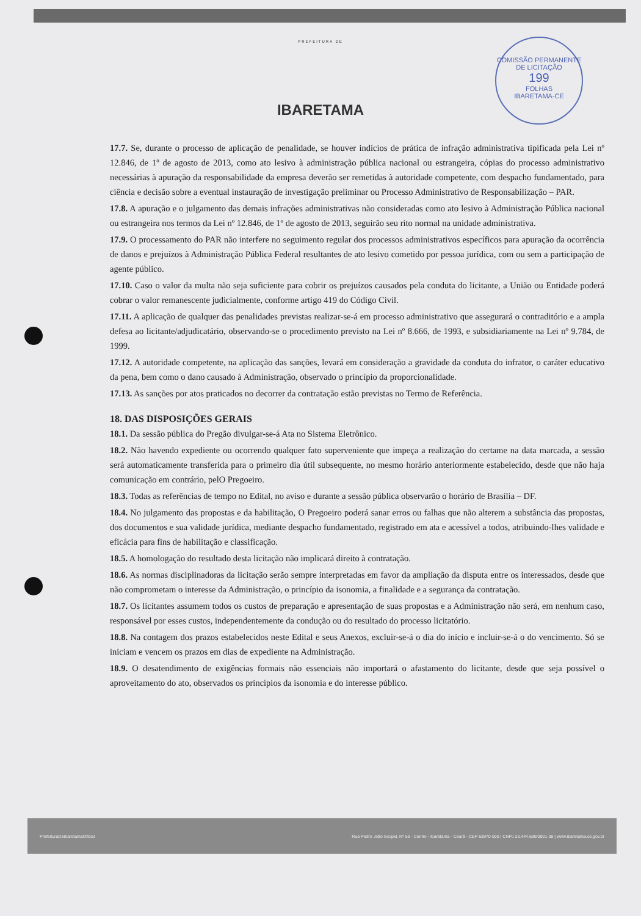COMISSÃO PERMANENTE DE LICITAÇÃO
199
FOLHAS
IBARETAMA-CE
PREFEITURA DE
IBARETAMA
17.7. Se, durante o processo de aplicação de penalidade, se houver indícios de prática de infração administrativa tipificada pela Lei nº 12.846, de 1º de agosto de 2013, como ato lesivo à administração pública nacional ou estrangeira, cópias do processo administrativo necessárias à apuração da responsabilidade da empresa deverão ser remetidas à autoridade competente, com despacho fundamentado, para ciência e decisão sobre a eventual instauração de investigação preliminar ou Processo Administrativo de Responsabilização – PAR.
17.8. A apuração e o julgamento das demais infrações administrativas não consideradas como ato lesivo à Administração Pública nacional ou estrangeira nos termos da Lei nº 12.846, de 1º de agosto de 2013, seguirão seu rito normal na unidade administrativa.
17.9. O processamento do PAR não interfere no seguimento regular dos processos administrativos específicos para apuração da ocorrência de danos e prejuízos à Administração Pública Federal resultantes de ato lesivo cometido por pessoa jurídica, com ou sem a participação de agente público.
17.10. Caso o valor da multa não seja suficiente para cobrir os prejuízos causados pela conduta do licitante, a União ou Entidade poderá cobrar o valor remanescente judicialmente, conforme artigo 419 do Código Civil.
17.11. A aplicação de qualquer das penalidades previstas realizar-se-á em processo administrativo que assegurará o contraditório e a ampla defesa ao licitante/adjudicatário, observando-se o procedimento previsto na Lei nº 8.666, de 1993, e subsidiariamente na Lei nº 9.784, de 1999.
17.12. A autoridade competente, na aplicação das sanções, levará em consideração a gravidade da conduta do infrator, o caráter educativo da pena, bem como o dano causado à Administração, observado o princípio da proporcionalidade.
17.13. As sanções por atos praticados no decorrer da contratação estão previstas no Termo de Referência.
18. DAS DISPOSIÇÕES GERAIS
18.1. Da sessão pública do Pregão divulgar-se-á Ata no Sistema Eletrônico.
18.2. Não havendo expediente ou ocorrendo qualquer fato superveniente que impeça a realização do certame na data marcada, a sessão será automaticamente transferida para o primeiro dia útil subsequente, no mesmo horário anteriormente estabelecido, desde que não haja comunicação em contrário, pelO Pregoeiro.
18.3. Todas as referências de tempo no Edital, no aviso e durante a sessão pública observarão o horário de Brasília – DF.
18.4. No julgamento das propostas e da habilitação, O Pregoeiro poderá sanar erros ou falhas que não alterem a substância das propostas, dos documentos e sua validade jurídica, mediante despacho fundamentado, registrado em ata e acessível a todos, atribuindo-lhes validade e eficácia para fins de habilitação e classificação.
18.5. A homologação do resultado desta licitação não implicará direito à contratação.
18.6. As normas disciplinadoras da licitação serão sempre interpretadas em favor da ampliação da disputa entre os interessados, desde que não comprometam o interesse da Administração, o princípio da isonomia, a finalidade e a segurança da contratação.
18.7. Os licitantes assumem todos os custos de preparação e apresentação de suas propostas e a Administração não será, em nenhum caso, responsável por esses custos, independentemente da condução ou do resultado do processo licitatório.
18.8. Na contagem dos prazos estabelecidos neste Edital e seus Anexos, excluir-se-á o dia do início e incluir-se-á o do vencimento. Só se iniciam e vencem os prazos em dias de expediente na Administração.
18.9. O desatendimento de exigências formais não essenciais não importará o afastamento do licitante, desde que seja possível o aproveitamento do ato, observados os princípios da isonomia e do interesse público.
PrefeituraDeIbaretamaOficial Rua Pedro João Scopel, Nº 53 - Centro - Ibaretama - Ceará - CEP 63970-000 | CNPJ 23.444.680/0001-38 | www.ibaretama.ce.gov.br